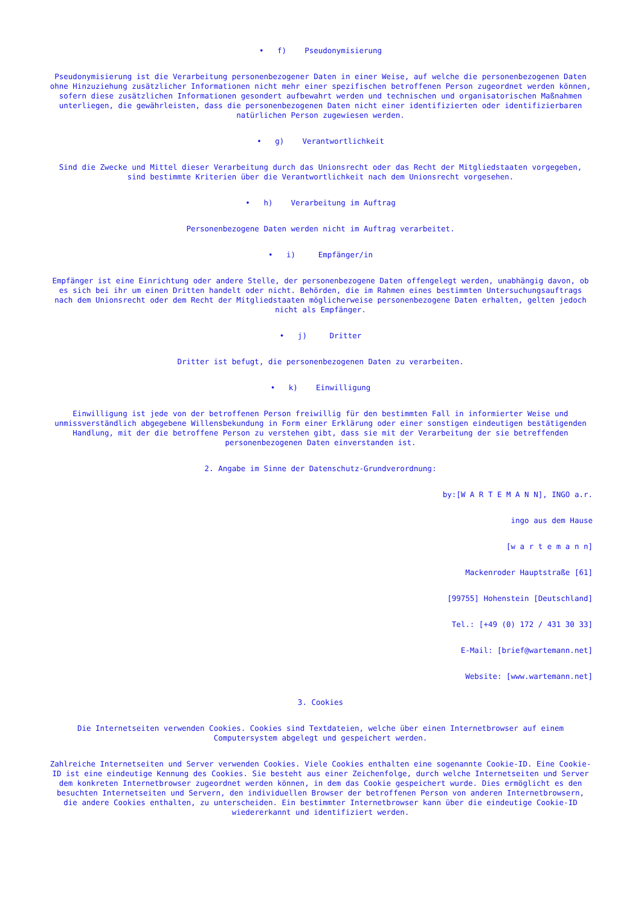• f) Pseudonymisierung
Pseudonymisierung ist die Verarbeitung personenbezogener Daten in einer Weise, auf welche die personenbezogenen Daten ohne Hinzuziehung zusätzlicher Informationen nicht mehr einer spezifischen betroffenen Person zugeordnet werden können, sofern diese zusätzlichen Informationen gesondert aufbewahrt werden und technischen und organisatorischen Maßnahmen unterliegen, die gewährleisten, dass die personenbezogenen Daten nicht einer identifizierten oder identifizierbaren natürlichen Person zugewiesen werden.
• g) Verantwortlichkeit
Sind die Zwecke und Mittel dieser Verarbeitung durch das Unionsrecht oder das Recht der Mitgliedstaaten vorgegeben, sind bestimmte Kriterien über die Verantwortlichkeit nach dem Unionsrecht vorgesehen.
• h) Verarbeitung im Auftrag
Personenbezogene Daten werden nicht im Auftrag verarbeitet.
• i) Empfänger/in
Empfänger ist eine Einrichtung oder andere Stelle, der personenbezogene Daten offengelegt werden, unabhängig davon, ob es sich bei ihr um einen Dritten handelt oder nicht. Behörden, die im Rahmen eines bestimmten Untersuchungsauftrags nach dem Unionsrecht oder dem Recht der Mitgliedstaaten möglicherweise personenbezogene Daten erhalten, gelten jedoch nicht als Empfänger.
• j) Dritter
Dritter ist befugt, die personenbezogenen Daten zu verarbeiten.
• k) Einwilligung
Einwilligung ist jede von der betroffenen Person freiwillig für den bestimmten Fall in informierter Weise und unmissverständlich abgegebene Willensbekundung in Form einer Erklärung oder einer sonstigen eindeutigen bestätigenden Handlung, mit der die betroffene Person zu verstehen gibt, dass sie mit der Verarbeitung der sie betreffenden personenbezogenen Daten einverstanden ist.
2. Angabe im Sinne der Datenschutz-Grundverordnung:
by:[W A R T E M A N N], INGO a.r.
ingo aus dem Hause
[w a r t e m a n n]
Mackenroder Hauptstraße [61]
[99755] Hohenstein [Deutschland]
Tel.: [+49 (0) 172 / 431 30 33]
E-Mail: [brief@wartemann.net]
Website: [www.wartemann.net]
3. Cookies
Die Internetseiten verwenden Cookies. Cookies sind Textdateien, welche über einen Internetbrowser auf einem Computersystem abgelegt und gespeichert werden.
Zahlreiche Internetseiten und Server verwenden Cookies. Viele Cookies enthalten eine sogenannte Cookie-ID. Eine Cookie-ID ist eine eindeutige Kennung des Cookies. Sie besteht aus einer Zeichenfolge, durch welche Internetseiten und Server dem konkreten Internetbrowser zugeordnet werden können, in dem das Cookie gespeichert wurde. Dies ermöglicht es den besuchten Internetseiten und Servern, den individuellen Browser der betroffenen Person von anderen Internetbrowsern, die andere Cookies enthalten, zu unterscheiden. Ein bestimmter Internetbrowser kann über die eindeutige Cookie-ID wiedererkannt und identifiziert werden.